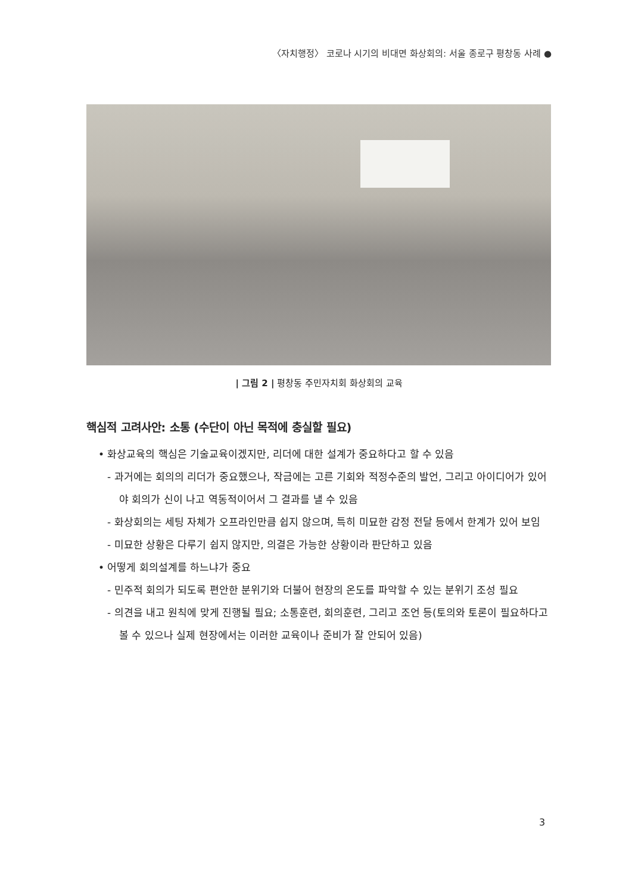〈자치행정〉 코로나 시기의 비대면 화상회의: 서울 종로구 평창동 사례 ●
| 그림 2 | 평창동 주민자치회 화상회의 교육
핵심적 고려사안: 소통 (수단이 아닌 목적에 충실할 필요)
• 화상교육의 핵심은 기술교육이겠지만, 리더에 대한 설계가 중요하다고 할 수 있음
- 과거에는 회의의 리더가 중요했으나, 작금에는 고른 기회와 적정수준의 발언, 그리고 아이디어가 있어야 회의가 신이 나고 역동적이어서 그 결과를 낼 수 있음
- 화상회의는 세팅 자체가 오프라인만큼 쉽지 않으며, 특히 미묘한 감정 전달 등에서 한계가 있어 보임
- 미묘한 상황은 다루기 쉽지 않지만, 의결은 가능한 상황이라 판단하고 있음
• 어떻게 회의설계를 하느냐가 중요
- 민주적 회의가 되도록 편안한 분위기와 더불어 현장의 온도를 파악할 수 있는 분위기 조성 필요
- 의견을 내고 원칙에 맞게 진행될 필요; 소통훈련, 회의훈련, 그리고 조언 등(토의와 토론이 필요하다고 볼 수 있으나 실제 현장에서는 이러한 교육이나 준비가 잘 안되어 있음)
3